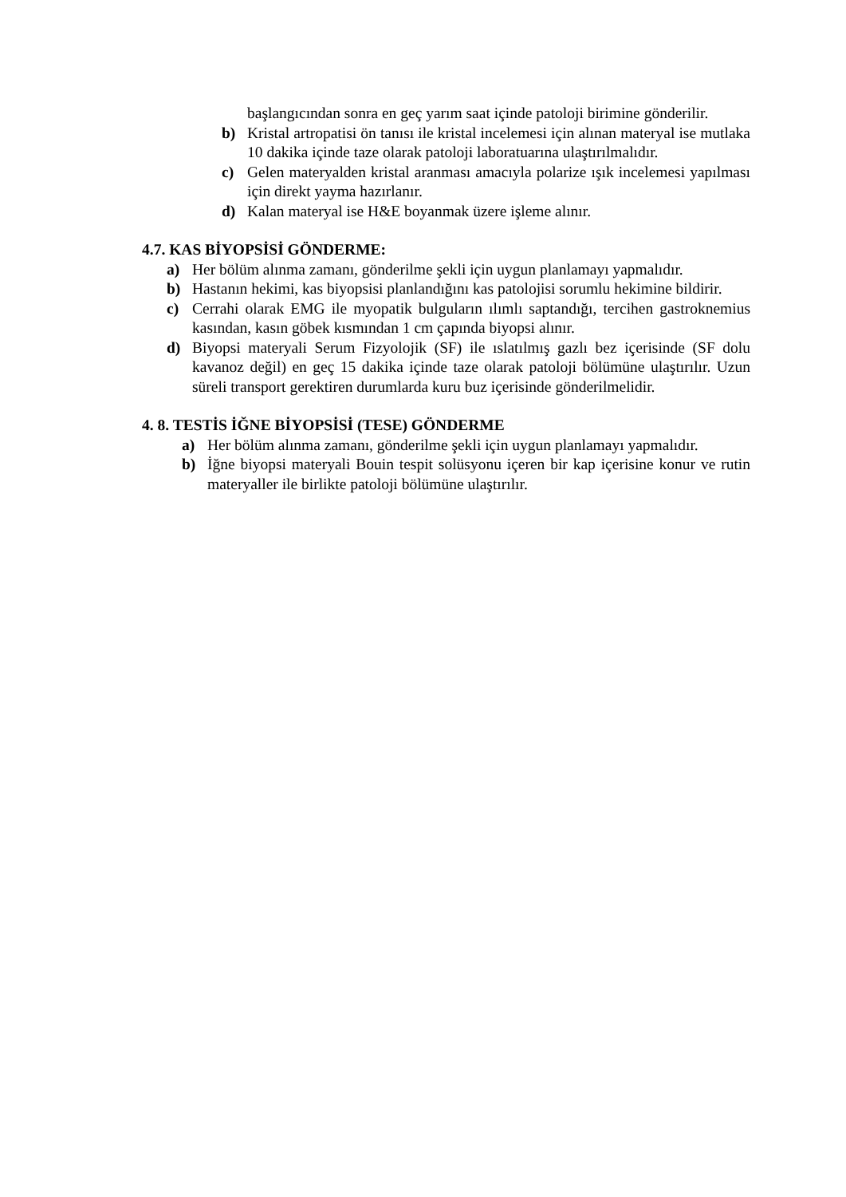başlangıcından sonra en geç yarım saat içinde patoloji birimine gönderilir.
b) Kristal artropatisi ön tanısı ile kristal incelemesi için alınan materyal ise mutlaka 10 dakika içinde taze olarak patoloji laboratuarına ulaştırılmalıdır.
c) Gelen materyalden kristal aranması amacıyla polarize ışık incelemesi yapılması için direkt yayma hazırlanır.
d) Kalan materyal ise H&E boyanmak üzere işleme alınır.
4.7. KAS BİYOPSİSİ GÖNDERME:
a) Her bölüm alınma zamanı, gönderilme şekli için uygun planlamayı yapmalıdır.
b) Hastanın hekimi, kas biyopsisi planlandığını kas patolojisi sorumlu hekimine bildirir.
c) Cerrahi olarak EMG ile myopatik bulguların ılımlı saptandığı, tercihen gastroknemius kasından, kasın göbek kısmından 1 cm çapında biyopsi alınır.
d) Biyopsi materyali Serum Fizyolojik (SF) ile ıslatılmış gazlı bez içerisinde (SF dolu kavanoz değil) en geç 15 dakika içinde taze olarak patoloji bölümüne ulaştırılır. Uzun süreli transport gerektiren durumlarda kuru buz içerisinde gönderilmelidir.
4. 8. TESTİS İĞNE BİYOPSİSİ (TESE) GÖNDERME
a) Her bölüm alınma zamanı, gönderilme şekli için uygun planlamayı yapmalıdır.
b) İğne biyopsi materyali Bouin tespit solüsyonu içeren bir kap içerisine konur ve rutin materyaller ile birlikte patoloji bölümüne ulaştırılır.